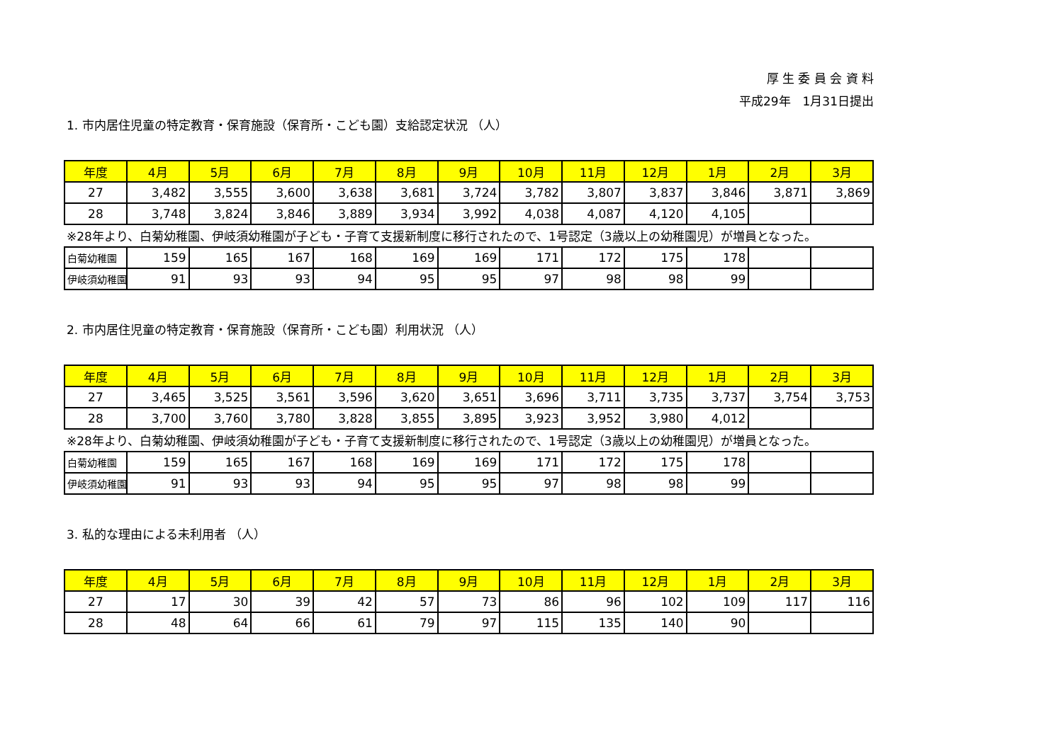厚 生 委 員 会 資 料
平成29年　1月31日提出
1. 市内居住児童の特定教育・保育施設（保育所・こども園）支給認定状況 （人）
| 年度 | 4月 | 5月 | 6月 | 7月 | 8月 | 9月 | 10月 | 11月 | 12月 | 1月 | 2月 | 3月 |
| --- | --- | --- | --- | --- | --- | --- | --- | --- | --- | --- | --- | --- |
| 27 | 3,482 | 3,555 | 3,600 | 3,638 | 3,681 | 3,724 | 3,782 | 3,807 | 3,837 | 3,846 | 3,871 | 3,869 |
| 28 | 3,748 | 3,824 | 3,846 | 3,889 | 3,934 | 3,992 | 4,038 | 4,087 | 4,120 | 4,105 | | |
※28年より、白菊幼稚園、伊岐須幼稚園が子ども・子育て支援新制度に移行されたので、1号認定（3歳以上の幼稚園児）が増員となった。
| 白菊幼稚園 | 159 | 165 | 167 | 168 | 169 | 169 | 171 | 172 | 175 | 178 | | |
| 伊岐須幼稚園 | 91 | 93 | 93 | 94 | 95 | 95 | 97 | 98 | 98 | 99 | | |
2. 市内居住児童の特定教育・保育施設（保育所・こども園）利用状況 （人）
| 年度 | 4月 | 5月 | 6月 | 7月 | 8月 | 9月 | 10月 | 11月 | 12月 | 1月 | 2月 | 3月 |
| --- | --- | --- | --- | --- | --- | --- | --- | --- | --- | --- | --- | --- |
| 27 | 3,465 | 3,525 | 3,561 | 3,596 | 3,620 | 3,651 | 3,696 | 3,711 | 3,735 | 3,737 | 3,754 | 3,753 |
| 28 | 3,700 | 3,760 | 3,780 | 3,828 | 3,855 | 3,895 | 3,923 | 3,952 | 3,980 | 4,012 | | |
※28年より、白菊幼稚園、伊岐須幼稚園が子ども・子育て支援新制度に移行されたので、1号認定（3歳以上の幼稚園児）が増員となった。
| 白菊幼稚園 | 159 | 165 | 167 | 168 | 169 | 169 | 171 | 172 | 175 | 178 | | |
| 伊岐須幼稚園 | 91 | 93 | 93 | 94 | 95 | 95 | 97 | 98 | 98 | 99 | | |
3. 私的な理由による未利用者 （人）
| 年度 | 4月 | 5月 | 6月 | 7月 | 8月 | 9月 | 10月 | 11月 | 12月 | 1月 | 2月 | 3月 |
| --- | --- | --- | --- | --- | --- | --- | --- | --- | --- | --- | --- | --- |
| 27 | 17 | 30 | 39 | 42 | 57 | 73 | 86 | 96 | 102 | 109 | 117 | 116 |
| 28 | 48 | 64 | 66 | 61 | 79 | 97 | 115 | 135 | 140 | 90 | | |